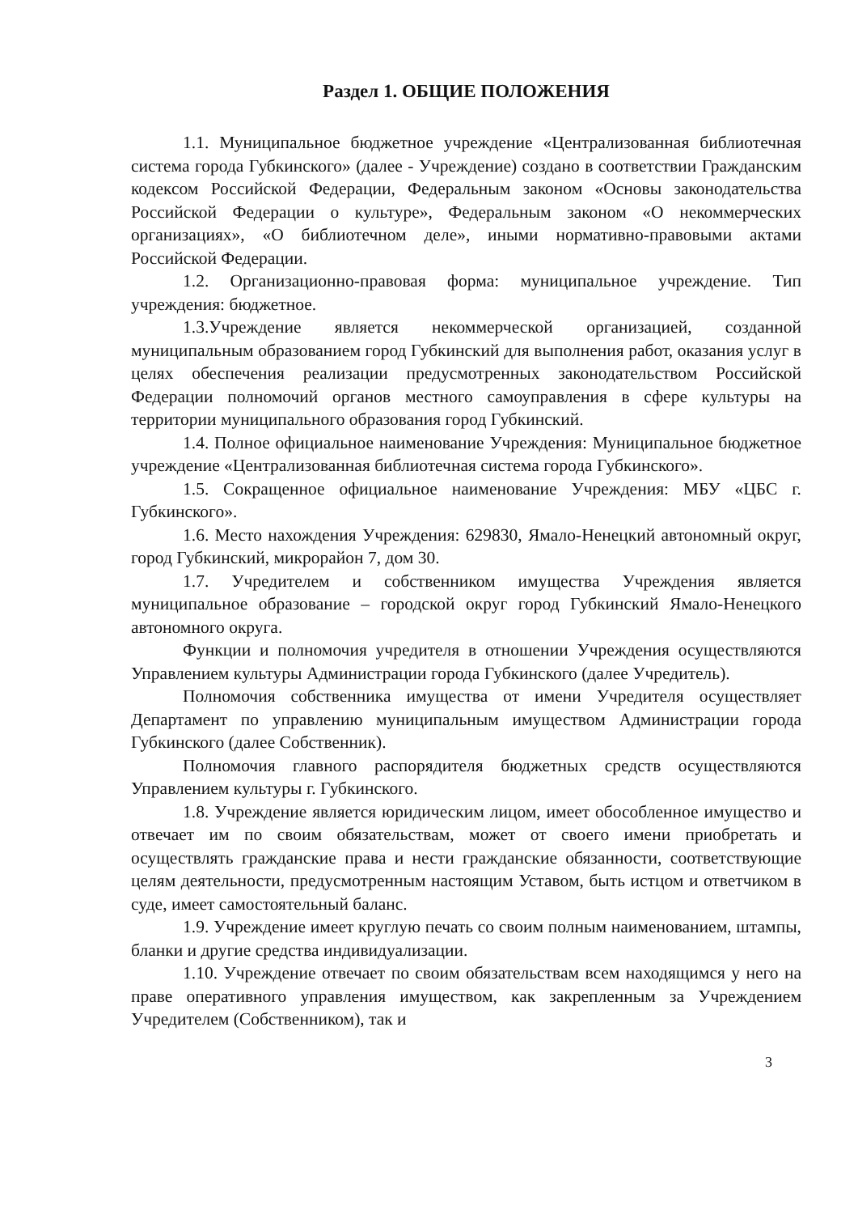Раздел 1. ОБЩИЕ ПОЛОЖЕНИЯ
1.1. Муниципальное бюджетное учреждение «Централизованная библиотечная система города Губкинского» (далее - Учреждение) создано в соответствии Гражданским кодексом Российской Федерации, Федеральным законом «Основы законодательства Российской Федерации о культуре», Федеральным законом «О некоммерческих организациях», «О библиотечном деле», иными нормативно-правовыми актами Российской Федерации.
1.2. Организационно-правовая форма: муниципальное учреждение. Тип учреждения: бюджетное.
1.3.Учреждение является некоммерческой организацией, созданной муниципальным образованием город Губкинский для выполнения работ, оказания услуг в целях обеспечения реализации предусмотренных законодательством Российской Федерации полномочий органов местного самоуправления в сфере культуры на территории муниципального образования город Губкинский.
1.4. Полное официальное наименование Учреждения: Муниципальное бюджетное учреждение «Централизованная библиотечная система города Губкинского».
1.5. Сокращенное официальное наименование Учреждения: МБУ «ЦБС г. Губкинского».
1.6. Место нахождения Учреждения: 629830, Ямало-Ненецкий автономный округ, город Губкинский, микрорайон 7, дом 30.
1.7. Учредителем и собственником имущества Учреждения является муниципальное образование – городской округ город Губкинский Ямало-Ненецкого автономного округа.
Функции и полномочия учредителя в отношении Учреждения осуществляются Управлением культуры Администрации города Губкинского (далее Учредитель).
Полномочия собственника имущества от имени Учредителя осуществляет Департамент по управлению муниципальным имуществом Администрации города Губкинского (далее Собственник).
Полномочия главного распорядителя бюджетных средств осуществляются Управлением культуры г. Губкинского.
1.8. Учреждение является юридическим лицом, имеет обособленное имущество и отвечает им по своим обязательствам, может от своего имени приобретать и осуществлять гражданские права и нести гражданские обязанности, соответствующие целям деятельности, предусмотренным настоящим Уставом, быть истцом и ответчиком в суде, имеет самостоятельный баланс.
1.9. Учреждение имеет круглую печать со своим полным наименованием, штампы, бланки и другие средства индивидуализации.
1.10. Учреждение отвечает по своим обязательствам всем находящимся у него на праве оперативного управления имуществом, как закрепленным за Учреждением Учредителем (Собственником), так и
3